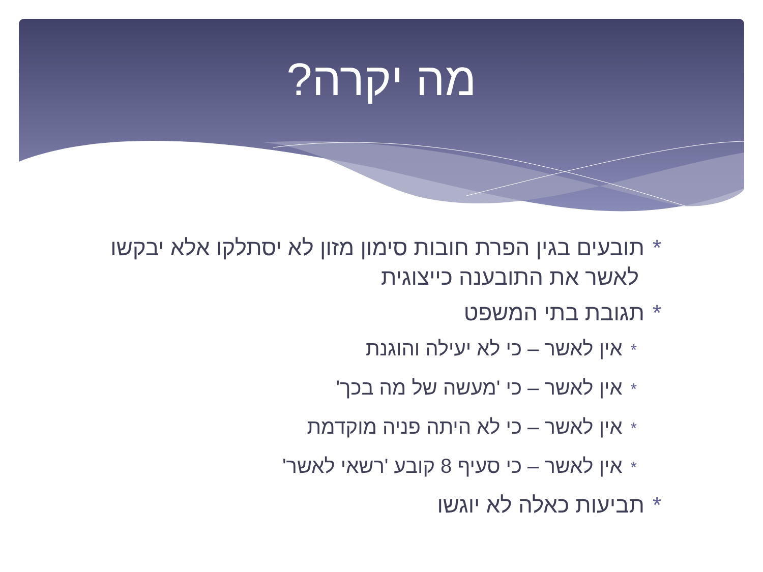מה יקרה?
*תובעים בגין הפרת חובות סימון מזון לא יסתלקו אלא יבקשו לאשר את התובענה כייצוגית
*תגובת בתי המשפט
*אין לאשר – כי לא יעילה והוגנת
*אין לאשר – כי 'מעשה של מה בכך'
*אין לאשר – כי לא היתה פניה מוקדמת
*אין לאשר – כי סעיף 8 קובע 'רשאי לאשר'
*תביעות כאלה לא יוגשו